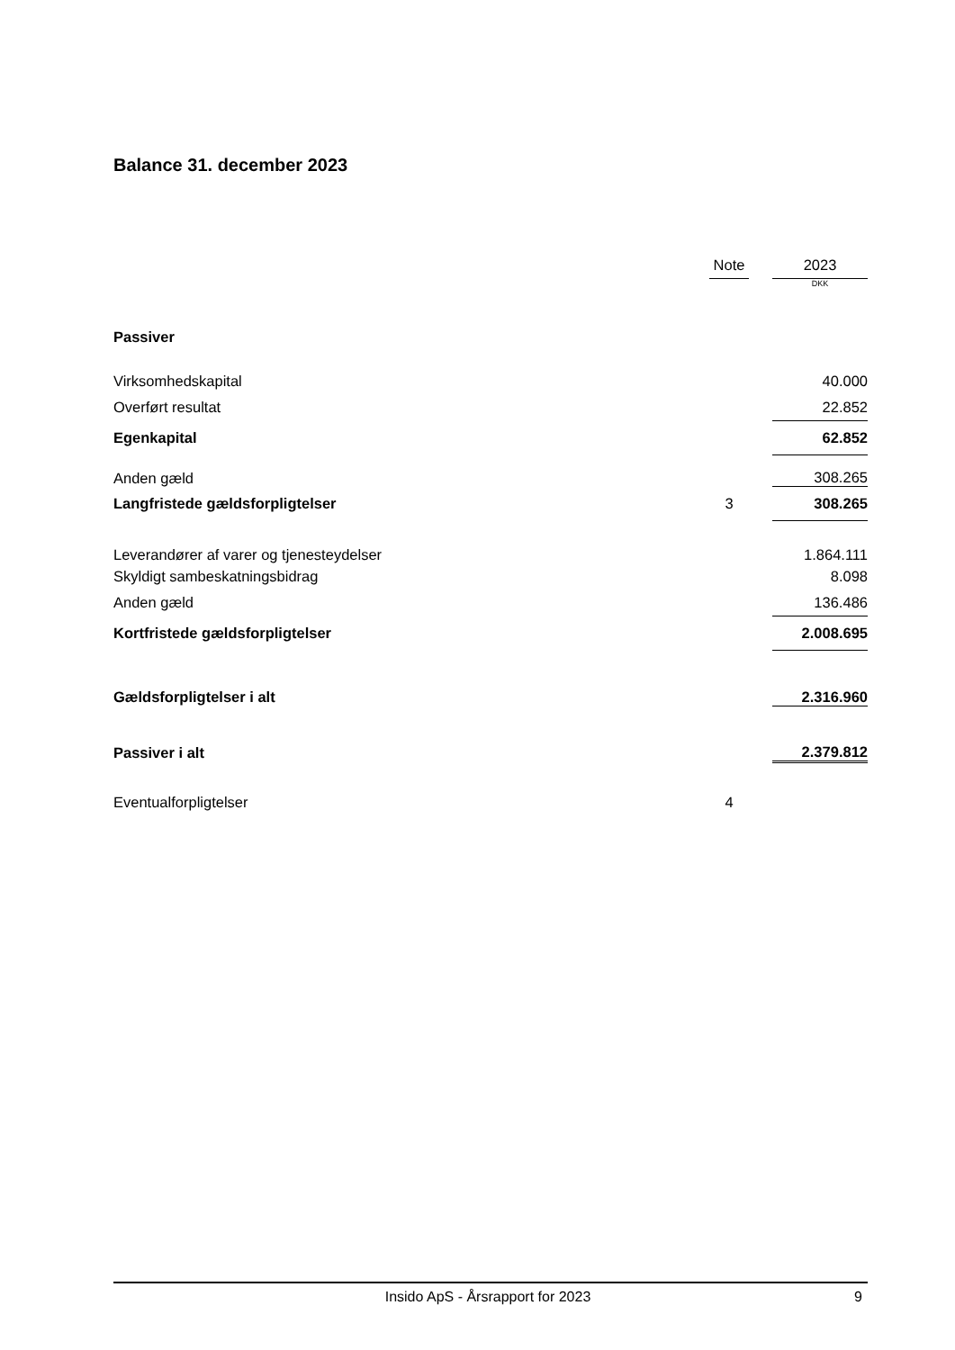Balance 31. december 2023
| | Note | | 2023 |
| --- | --- | --- | --- |
| | | | DKK |
| Passiver | | | |
| Virksomhedskapital | | | 40.000 |
| Overført resultat | | | 22.852 |
| Egenkapital | | | 62.852 |
| Anden gæld | | | 308.265 |
| Langfristede gældsforpligtelser | 3 | | 308.265 |
| Leverandører af varer og tjenesteydelser | | | 1.864.111 |
| Skyldigt sambeskatningsbidrag | | | 8.098 |
| Anden gæld | | | 136.486 |
| Kortfristede gældsforpligtelser | | | 2.008.695 |
| Gældsforpligtelser i alt | | | 2.316.960 |
| Passiver i alt | | | 2.379.812 |
| Eventualforpligtelser | 4 | | |
Insido ApS - Årsrapport for 2023 9